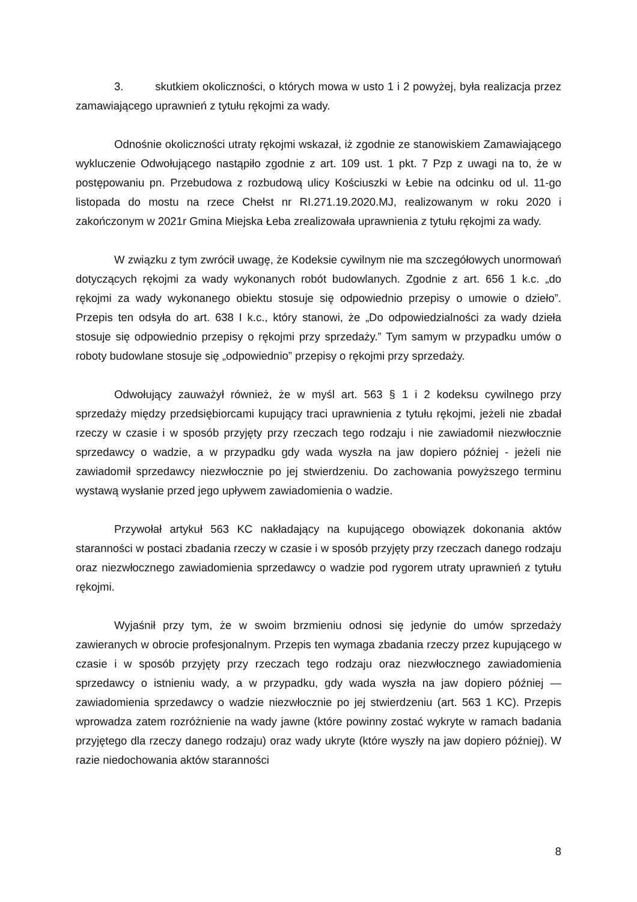3. skutkiem okoliczności, o których mowa w usto 1 i 2 powyżej, była realizacja przez zamawiającego uprawnień z tytułu rękojmi za wady.
Odnośnie okoliczności utraty rękojmi wskazał, iż zgodnie ze stanowiskiem Zamawiającego wykluczenie Odwołującego nastąpiło zgodnie z art. 109 ust. 1 pkt. 7 Pzp z uwagi na to, że w postępowaniu pn. Przebudowa z rozbudową ulicy Kościuszki w Łebie na odcinku od ul. 11-go listopada do mostu na rzece Chełst nr RI.271.19.2020.MJ, realizowanym w roku 2020 i zakończonym w 2021r Gmina Miejska Łeba zrealizowała uprawnienia z tytułu rękojmi za wady.
W związku z tym zwrócił uwagę, że Kodeksie cywilnym nie ma szczegółowych unormowań dotyczących rękojmi za wady wykonanych robót budowlanych. Zgodnie z art. 656 1 k.c. „do rękojmi za wady wykonanego obiektu stosuje się odpowiednio przepisy o umowie o dzieło”. Przepis ten odsyła do art. 638 I k.c., który stanowi, że „Do odpowiedzialności za wady dzieła stosuje się odpowiednio przepisy o rękojmi przy sprzedaży.” Tym samym w przypadku umów o roboty budowlane stosuje się „odpowiednio” przepisy o rękojmi przy sprzedaży.
Odwołujący zauważył również, że w myśl art. 563 § 1 i 2 kodeksu cywilnego przy sprzedaży między przedsiębiorcami kupujący traci uprawnienia z tytułu rękojmi, jeżeli nie zbadał rzeczy w czasie i w sposób przyjęty przy rzeczach tego rodzaju i nie zawiadomił niezwłocznie sprzedawcy o wadzie, a w przypadku gdy wada wyszła na jaw dopiero później - jeżeli nie zawiadomił sprzedawcy niezwłocznie po jej stwierdzeniu. Do zachowania powyższego terminu wystawą wysłanie przed jego upływem zawiadomienia o wadzie.
Przywołał artykuł 563 KC nakładający na kupującego obowiązek dokonania aktów staranności w postaci zbadania rzeczy w czasie i w sposób przyjęty przy rzeczach danego rodzaju oraz niezwłocznego zawiadomienia sprzedawcy o wadzie pod rygorem utraty uprawnień z tytułu rękojmi.
Wyjaśnił przy tym, że w swoim brzmieniu odnosi się jedynie do umów sprzedaży zawieranych w obrocie profesjonalnym. Przepis ten wymaga zbadania rzeczy przez kupującego w czasie i w sposób przyjęty przy rzeczach tego rodzaju oraz niezwłocznego zawiadomienia sprzedawcy o istnieniu wady, a w przypadku, gdy wada wyszła na jaw dopiero później — zawiadomienia sprzedawcy o wadzie niezwłocznie po jej stwierdzeniu (art. 563 1 KC). Przepis wprowadza zatem rozróżnienie na wady jawne (które powinny zostać wykryte w ramach badania przyjętego dla rzeczy danego rodzaju) oraz wady ukryte (które wyszły na jaw dopiero później). W razie niedochowania aktów staranności
8